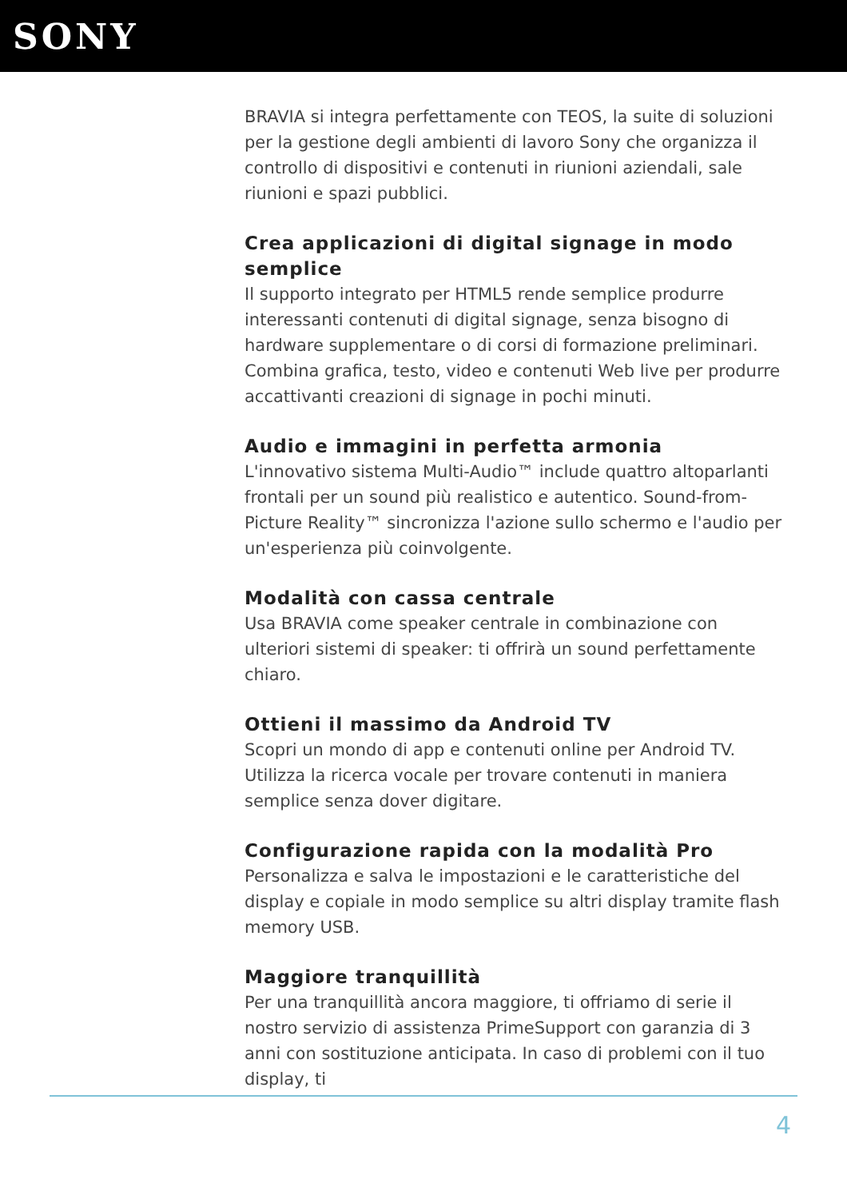SONY
BRAVIA si integra perfettamente con TEOS, la suite di soluzioni per la gestione degli ambienti di lavoro Sony che organizza il controllo di dispositivi e contenuti in riunioni aziendali, sale riunioni e spazi pubblici.
Crea applicazioni di digital signage in modo semplice
Il supporto integrato per HTML5 rende semplice produrre interessanti contenuti di digital signage, senza bisogno di hardware supplementare o di corsi di formazione preliminari. Combina grafica, testo, video e contenuti Web live per produrre accattivanti creazioni di signage in pochi minuti.
Audio e immagini in perfetta armonia
L'innovativo sistema Multi-Audio™ include quattro altoparlanti frontali per un sound più realistico e autentico. Sound-from-Picture Reality™ sincronizza l'azione sullo schermo e l'audio per un'esperienza più coinvolgente.
Modalità con cassa centrale
Usa BRAVIA come speaker centrale in combinazione con ulteriori sistemi di speaker: ti offrirà un sound perfettamente chiaro.
Ottieni il massimo da Android TV
Scopri un mondo di app e contenuti online per Android TV. Utilizza la ricerca vocale per trovare contenuti in maniera semplice senza dover digitare.
Configurazione rapida con la modalità Pro
Personalizza e salva le impostazioni e le caratteristiche del display e copiale in modo semplice su altri display tramite flash memory USB.
Maggiore tranquillità
Per una tranquillità ancora maggiore, ti offriamo di serie il nostro servizio di assistenza PrimeSupport con garanzia di 3 anni con sostituzione anticipata. In caso di problemi con il tuo display, ti
4